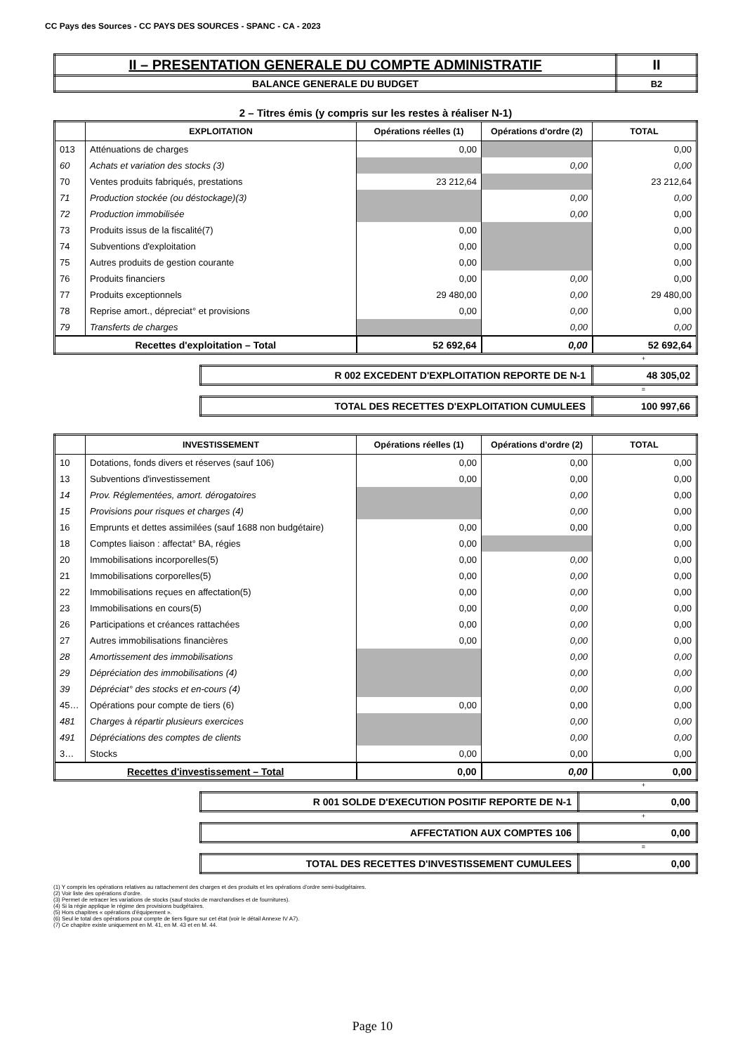CC Pays des Sources - CC PAYS DES SOURCES - SPANC - CA - 2023
| II – PRESENTATION GENERALE DU COMPTE ADMINISTRATIF | II |
| BALANCE GENERALE DU BUDGET | B2 |
2 – Titres émis (y compris sur les restes à réaliser N-1)
| | EXPLOITATION | Opérations réelles (1) | Opérations d'ordre (2) | TOTAL |
| --- | --- | --- | --- | --- |
| 013 | Atténuations de charges | 0,00 | | 0,00 |
| 60 | Achats et variation des stocks (3) | | 0,00 | 0,00 |
| 70 | Ventes produits fabriqués, prestations | 23 212,64 | | 23 212,64 |
| 71 | Production stockée (ou déstockage)(3) | | 0,00 | 0,00 |
| 72 | Production immobilisée | | 0,00 | 0,00 |
| 73 | Produits issus de la fiscalité(7) | 0,00 | | 0,00 |
| 74 | Subventions d'exploitation | 0,00 | | 0,00 |
| 75 | Autres produits de gestion courante | 0,00 | | 0,00 |
| 76 | Produits financiers | 0,00 | 0,00 | 0,00 |
| 77 | Produits exceptionnels | 29 480,00 | 0,00 | 29 480,00 |
| 78 | Reprise amort., dépreciat° et provisions | 0,00 | 0,00 | 0,00 |
| 79 | Transferts de charges | | 0,00 | 0,00 |
| Recettes d'exploitation – Total | | 52 692,64 | 0,00 | 52 692,64 |
+
| R 002 EXCEDENT D'EXPLOITATION REPORTE DE N-1 | 48 305,02 |
=
| TOTAL DES RECETTES D'EXPLOITATION CUMULEES | 100 997,66 |
| | INVESTISSEMENT | Opérations réelles (1) | Opérations d'ordre (2) | TOTAL |
| --- | --- | --- | --- | --- |
| 10 | Dotations, fonds divers et réserves (sauf 106) | 0,00 | 0,00 | 0,00 |
| 13 | Subventions d'investissement | 0,00 | 0,00 | 0,00 |
| 14 | Prov. Réglementées, amort. dérogatoires | | 0,00 | 0,00 |
| 15 | Provisions pour risques et charges (4) | | 0,00 | 0,00 |
| 16 | Emprunts et dettes assimilées (sauf 1688 non budgétaire) | 0,00 | 0,00 | 0,00 |
| 18 | Comptes liaison : affectat° BA, régies | 0,00 | | 0,00 |
| 20 | Immobilisations incorporelles(5) | 0,00 | 0,00 | 0,00 |
| 21 | Immobilisations corporelles(5) | 0,00 | 0,00 | 0,00 |
| 22 | Immobilisations reçues en affectation(5) | 0,00 | 0,00 | 0,00 |
| 23 | Immobilisations en cours(5) | 0,00 | 0,00 | 0,00 |
| 26 | Participations et créances rattachées | 0,00 | 0,00 | 0,00 |
| 27 | Autres immobilisations financières | 0,00 | 0,00 | 0,00 |
| 28 | Amortissement des immobilisations | | 0,00 | 0,00 |
| 29 | Dépréciation des immobilisations (4) | | 0,00 | 0,00 |
| 39 | Dépréciat° des stocks et en-cours (4) | | 0,00 | 0,00 |
| 45… | Opérations pour compte de tiers (6) | 0,00 | 0,00 | 0,00 |
| 481 | Charges à répartir plusieurs exercices | | 0,00 | 0,00 |
| 491 | Dépréciations des comptes de clients | | 0,00 | 0,00 |
| 3… | Stocks | 0,00 | 0,00 | 0,00 |
| Recettes d'investissement – Total | | 0,00 | 0,00 | 0,00 |
+
| R 001 SOLDE D'EXECUTION POSITIF REPORTE DE N-1 | 0,00 |
+
| AFFECTATION AUX COMPTES 106 | 0,00 |
=
| TOTAL DES RECETTES D'INVESTISSEMENT CUMULEES | 0,00 |
(1) Y compris les opérations relatives au rattachement des charges et des produits et les opérations d'ordre semi-budgétaires.
(2) Voir liste des opérations d'ordre.
(3) Permet de retracer les variations de stocks (sauf stocks de marchandises et de fournitures).
(4) Si la régie applique le régime des provisions budgétaires.
(5) Hors chapitres « opérations d'équipement ».
(6) Seul le total des opérations pour compte de tiers figure sur cet état (voir le détail Annexe IV A7).
(7) Ce chapitre existe uniquement en M. 41, en M. 43 et en M. 44.
Page 10